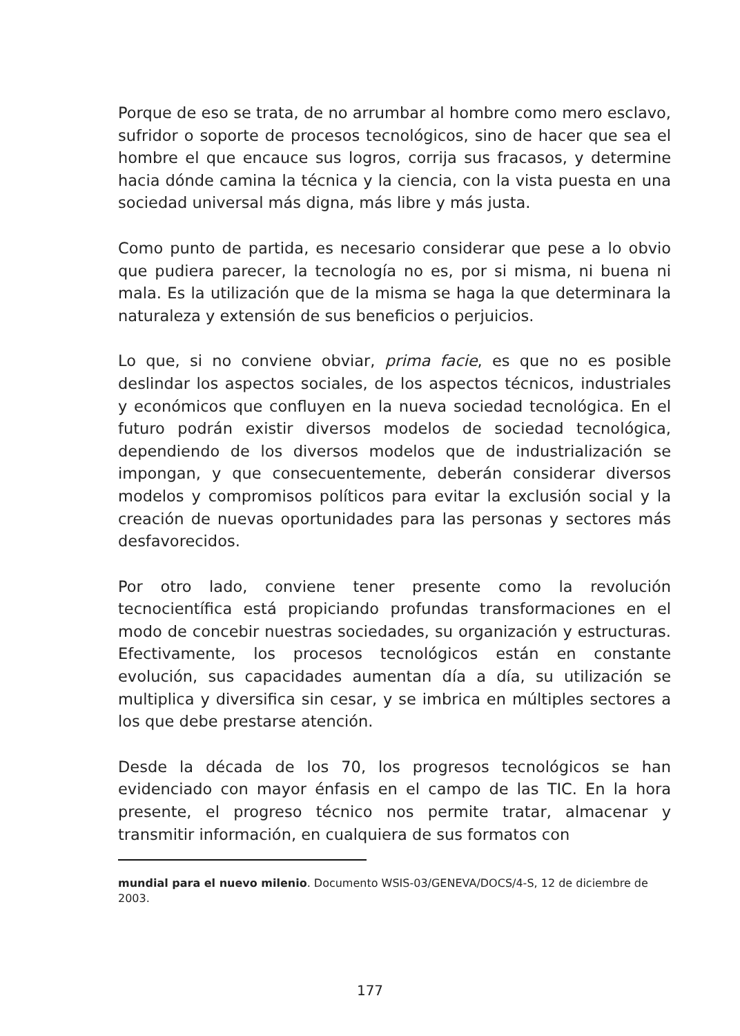Porque de eso se trata, de no arrumbar al hombre como mero esclavo, sufridor o soporte de procesos tecnológicos, sino de hacer que sea el hombre el que encauce sus logros, corrija sus fracasos, y determine hacia dónde camina la técnica y la ciencia, con la vista puesta en una sociedad universal más digna, más libre y más justa.
Como punto de partida, es necesario considerar que pese a lo obvio que pudiera parecer, la tecnología no es, por si misma, ni buena ni mala. Es la utilización que de la misma se haga la que determinara la naturaleza y extensión de sus beneficios o perjuicios.
Lo que, si no conviene obviar, prima facie, es que no es posible deslindar los aspectos sociales, de los aspectos técnicos, industriales y económicos que confluyen en la nueva sociedad tecnológica. En el futuro podrán existir diversos modelos de sociedad tecnológica, dependiendo de los diversos modelos que de industrialización se impongan, y que consecuentemente, deberán considerar diversos modelos y compromisos políticos para evitar la exclusión social y la creación de nuevas oportunidades para las personas y sectores más desfavorecidos.
Por otro lado, conviene tener presente como la revolución tecnocientífica está propiciando profundas transformaciones en el modo de concebir nuestras sociedades, su organización y estructuras. Efectivamente, los procesos tecnológicos están en constante evolución, sus capacidades aumentan día a día, su utilización se multiplica y diversifica sin cesar, y se imbrica en múltiples sectores a los que debe prestarse atención.
Desde la década de los 70, los progresos tecnológicos se han evidenciado con mayor énfasis en el campo de las TIC. En la hora presente, el progreso técnico nos permite tratar, almacenar y transmitir información, en cualquiera de sus formatos con
mundial para el nuevo milenio. Documento WSIS-03/GENEVA/DOCS/4-S, 12 de diciembre de 2003.
177